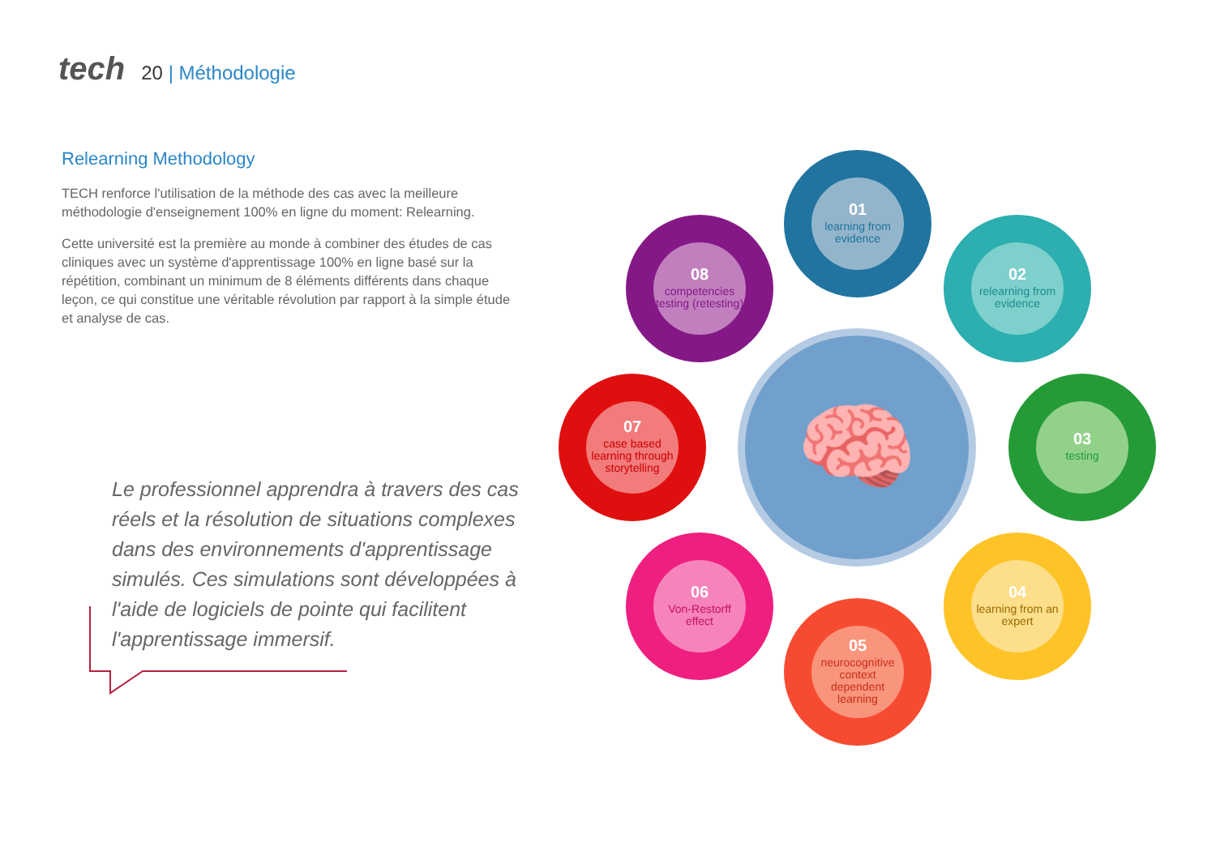tech
20 | Méthodologie
Relearning Methodology
TECH renforce l'utilisation de la méthode des cas avec la meilleure méthodologie d'enseignement 100% en ligne du moment: Relearning.
Cette université est la première au monde à combiner des études de cas cliniques avec un système d'apprentissage 100% en ligne basé sur la répétition, combinant un minimum de 8 éléments différents dans chaque leçon, ce qui constitue une véritable révolution par rapport à la simple étude et analyse de cas.
Le professionnel apprendra à travers des cas réels et la résolution de situations complexes dans des environnements d'apprentissage simulés. Ces simulations sont développées à l'aide de logiciels de pointe qui facilitent l'apprentissage immersif.
🧠
01
learning from evidence
02
relearning from evidence
03
testing
04
learning from an expert
05
neurocognitive context dependent learning
06
Von-Restorff effect
07
case based learning through storytelling
08
competencies testing (retesting)